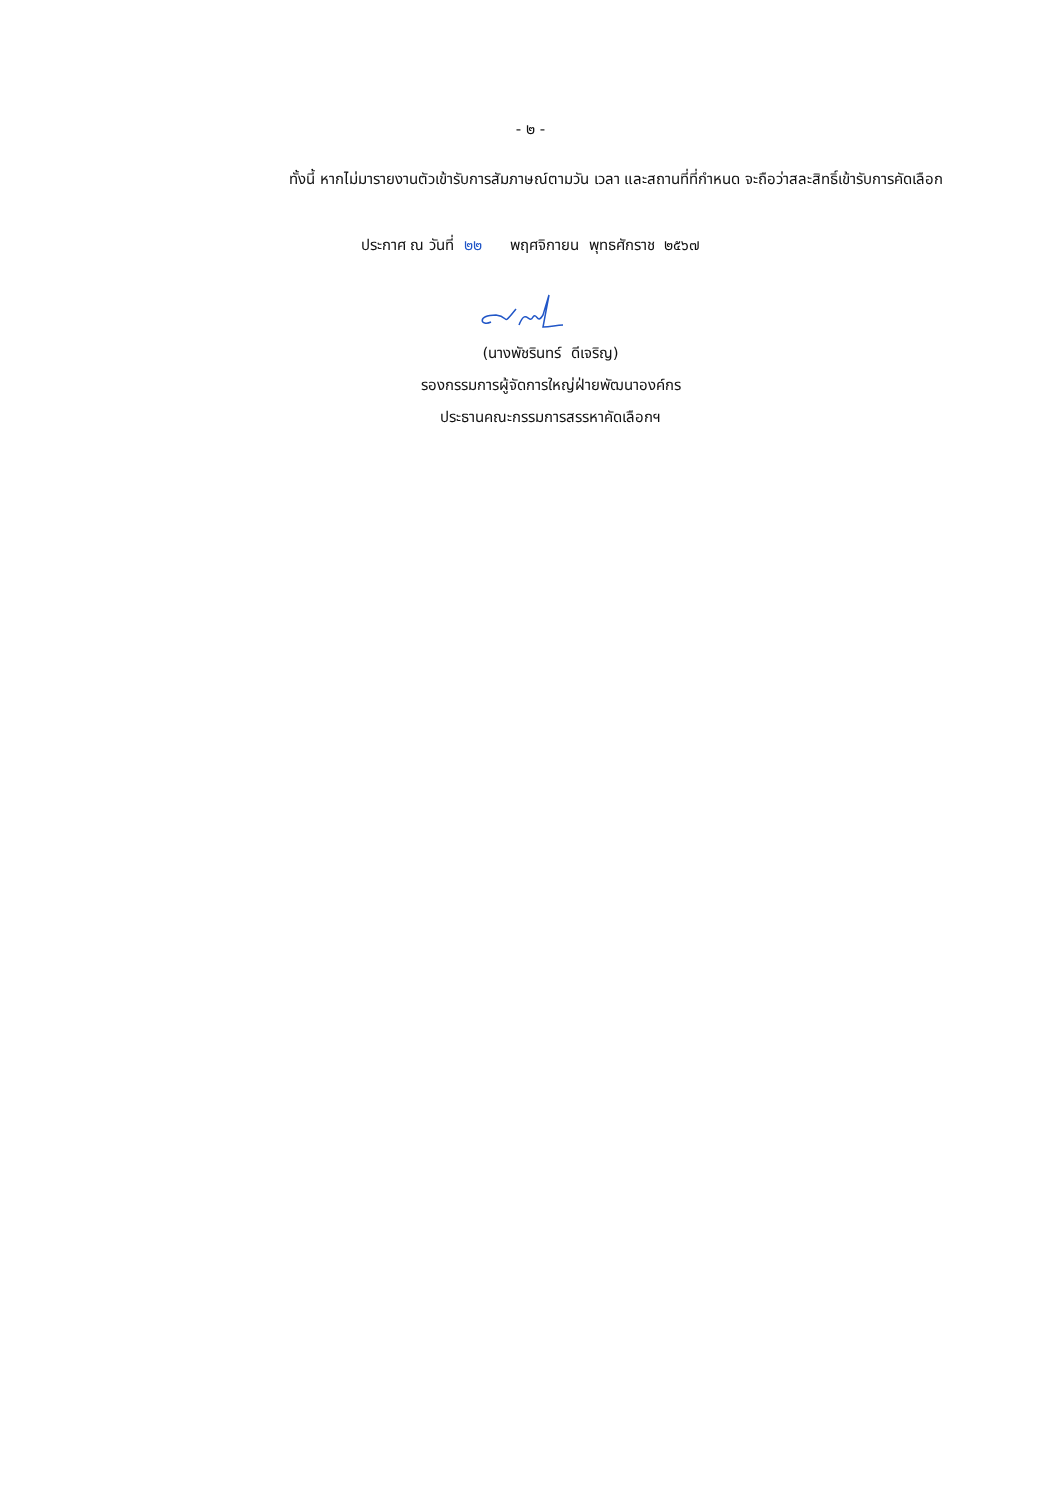- ๒ -
ทั้งนี้ หากไม่มารายงานตัวเข้ารับการสัมภาษณ์ตามวัน เวลา และสถานที่ที่กำหนด จะถือว่าสละสิทธิ์เข้ารับการคัดเลือก
ประกาศ ณ วันที่ ๒๒ พฤศจิกายน พุทธศักราช ๒๕๖๗
(นางพัชรินทร์ ดีเจริญ)
รองกรรมการผู้จัดการใหญ่ฝ่ายพัฒนาองค์กร
ประธานคณะกรรมการสรรหาคัดเลือกฯ